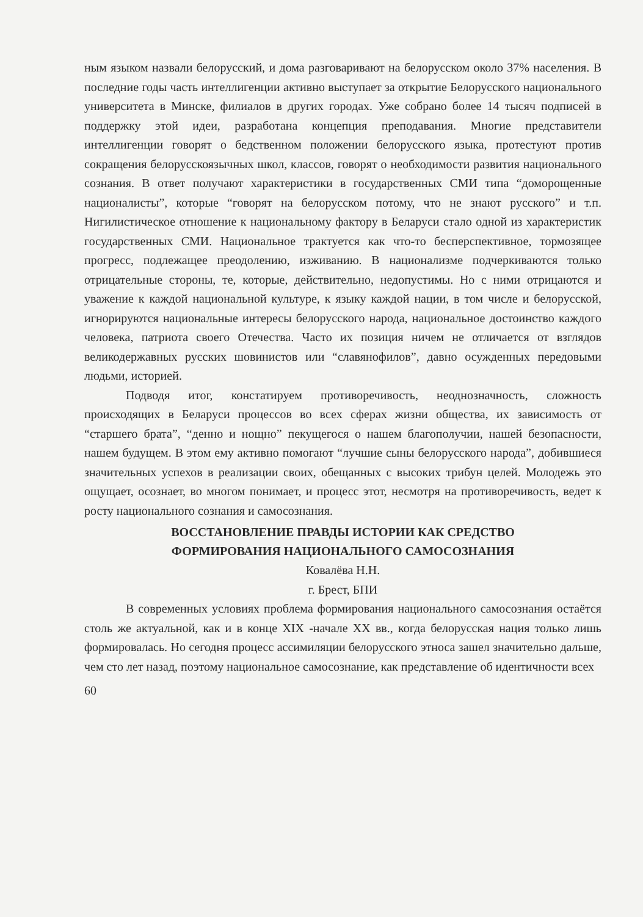ным языком назвали белорусский, и дома разговаривают на белорусском около 37% населения. В последние годы часть интеллигенции активно выступает за открытие Белорусского национального университета в Минске, филиалов в других городах. Уже собрано более 14 тысяч подписей в поддержку этой идеи, разработана концепция преподавания. Многие представители интеллигенции говорят о бедственном положении белорусского языка, протестуют против сокращения белорусскоязычных школ, классов, говорят о необходимости развития национального сознания. В ответ получают характеристики в государственных СМИ типа “доморощенные националисты”, которые “говорят на белорусском потому, что не знают русского” и т.п. Нигилистическое отношение к национальному фактору в Беларуси стало одной из характеристик государственных СМИ. Национальное трактуется как что-то бесперспективное, тормозящее прогресс, подлежащее преодолению, изживанию. В национализме подчеркиваются только отрицательные стороны, те, которые, действительно, недопустимы. Но с ними отрицаются и уважение к каждой национальной культуре, к языку каждой нации, в том числе и белорусской, игнорируются национальные интересы белорусского народа, национальное достоинство каждого человека, патриота своего Отечества. Часто их позиция ничем не отличается от взглядов великодержавных русских шовинистов или “славянофилов”, давно осужденных передовыми людьми, историей.
Подводя итог, констатируем противоречивость, неоднозначность, сложность происходящих в Беларуси процессов во всех сферах жизни общества, их зависимость от “старшего брата”, “денно и нощно” пекущегося о нашем благополучии, нашей безопасности, нашем будущем. В этом ему активно помогают “лучшие сыны белорусского народа”, добившиеся значительных успехов в реализации своих, обещанных с высоких трибун целей. Молодежь это ощущает, осознает, во многом понимает, и процесс этот, несмотря на противоречивость, ведет к росту национального сознания и самосознания.
ВОССТАНОВЛЕНИЕ ПРАВДЫ ИСТОРИИ КАК СРЕДСТВО
ФОРМИРОВАНИЯ НАЦИОНАЛЬНОГО САМОСОЗНАНИЯ
Ковалёва Н.Н.
г. Брест, БПИ
В современных условиях проблема формирования национального самосознания остаётся столь же актуальной, как и в конце XIX -начале XX вв., когда белорусская нация только лишь формировалась. Но сегодня процесс ассимиляции белорусского этноса зашел значительно дальше, чем сто лет назад, поэтому национальное самосознание, как представление об идентичности всех
60